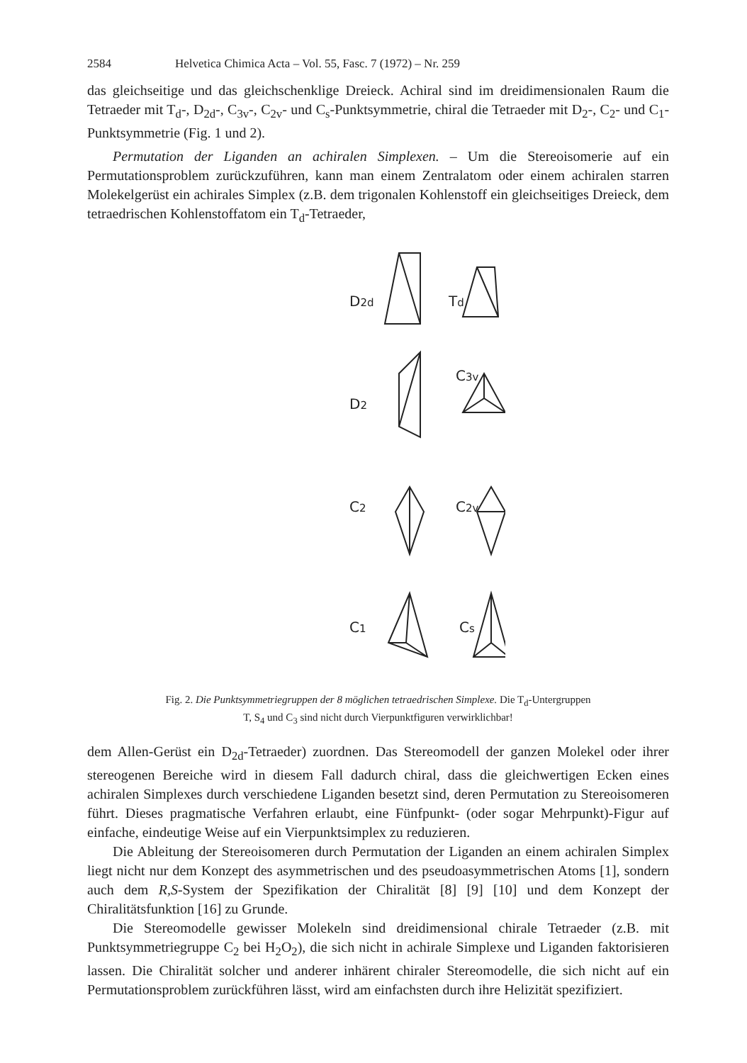2584 Helvetica Chimica Acta – Vol. 55, Fasc. 7 (1972) – Nr. 259
das gleichseitige und das gleichschenklige Dreieck. Achiral sind im dreidimensionalen Raum die Tetraeder mit T<sub>d</sub>-, D<sub>2d</sub>-, C<sub>3v</sub>-, C<sub>2v</sub>- und C<sub>s</sub>-Punktsymmetrie, chiral die Tetraeder mit D<sub>2</sub>-, C<sub>2</sub>- und C<sub>1</sub>-Punktsymmetrie (Fig. 1 und 2).
Permutation der Liganden an achiralen Simplexen. – Um die Stereoisomerie auf ein Permutationsproblem zurückzuführen, kann man einem Zentralatom oder einem achiralen starren Molekelgerüst ein achirales Simplex (z.B. dem trigonalen Kohlenstoff ein gleichseitiges Dreieck, dem tetraedrischen Kohlenstoffatom ein T<sub>d</sub>-Tetraeder,
D2d
Td
D2
C3v
C2
C2v
C1
Cs
Fig. 2. Die Punktsymmetriegruppen der 8 möglichen tetraedrischen Simplexe. Die T<sub>d</sub>-Untergruppen
T, S<sub>4</sub> und C<sub>3</sub> sind nicht durch Vierpunktfiguren verwirklichbar!
dem Allen-Gerüst ein D<sub>2d</sub>-Tetraeder) zuordnen. Das Stereomodell der ganzen Molekel oder ihrer stereogenen Bereiche wird in diesem Fall dadurch chiral, dass die gleichwertigen Ecken eines achiralen Simplexes durch verschiedene Liganden besetzt sind, deren Permutation zu Stereoisomeren führt. Dieses pragmatische Verfahren erlaubt, eine Fünfpunkt- (oder sogar Mehrpunkt)-Figur auf einfache, eindeutige Weise auf ein Vierpunktsimplex zu reduzieren.
Die Ableitung der Stereoisomeren durch Permutation der Liganden an einem achiralen Simplex liegt nicht nur dem Konzept des asymmetrischen und des pseudoasymmetrischen Atoms [1], sondern auch dem R,S-System der Spezifikation der Chiralität [8] [9] [10] und dem Konzept der Chiralitätsfunktion [16] zu Grunde.
Die Stereomodelle gewisser Molekeln sind dreidimensional chirale Tetraeder (z.B. mit Punktsymmetriegruppe C<sub>2</sub> bei H<sub>2</sub>O<sub>2</sub>), die sich nicht in achirale Simplexe und Liganden faktorisieren lassen. Die Chiralität solcher und anderer inhärent chiraler Stereomodelle, die sich nicht auf ein Permutationsproblem zurückführen lässt, wird am einfachsten durch ihre Helizität spezifiziert.